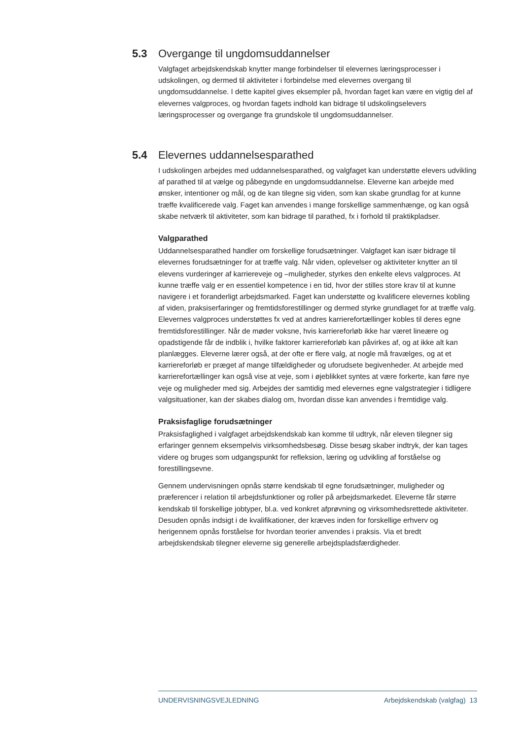5.3 Overgange til ungdomsuddannelser
Valgfaget arbejdskendskab knytter mange forbindelser til elevernes læringsprocesser i udskolingen, og dermed til aktiviteter i forbindelse med elevernes overgang til ungdomsuddannelse. I dette kapitel gives eksempler på, hvordan faget kan være en vigtig del af elevernes valgproces, og hvordan fagets indhold kan bidrage til udskolingselevers læringsprocesser og overgange fra grundskole til ungdomsuddannelser.
5.4 Elevernes uddannelsesparathed
I udskolingen arbejdes med uddannelsesparathed, og valgfaget kan understøtte elevers udvikling af parathed til at vælge og påbegynde en ungdomsuddannelse. Eleverne kan arbejde med ønsker, intentioner og mål, og de kan tilegne sig viden, som kan skabe grundlag for at kunne træffe kvalificerede valg. Faget kan anvendes i mange forskellige sammenhænge, og kan også skabe netværk til aktiviteter, som kan bidrage til parathed, fx i forhold til praktikpladser.
Valgparathed
Uddannelsesparathed handler om forskellige forudsætninger. Valgfaget kan især bidrage til elevernes forudsætninger for at træffe valg. Når viden, oplevelser og aktiviteter knytter an til elevens vurderinger af karriereveje og –muligheder, styrkes den enkelte elevs valgproces. At kunne træffe valg er en essentiel kompetence i en tid, hvor der stilles store krav til at kunne navigere i et foranderligt arbejdsmarked. Faget kan understøtte og kvalificere elevernes kobling af viden, praksiserfaringer og fremtidsforestillinger og dermed styrke grundlaget for at træffe valg. Elevernes valgproces understøttes fx ved at andres karrierefortællinger kobles til deres egne fremtidsforestillinger. Når de møder voksne, hvis karriereforløb ikke har været lineære og opadstigende får de indblik i, hvilke faktorer karriereforløb kan påvirkes af, og at ikke alt kan planlægges. Eleverne lærer også, at der ofte er flere valg, at nogle må fravælges, og at et karriereforløb er præget af mange tilfældigheder og uforudsete begivenheder. At arbejde med karrierefortællinger kan også vise at veje, som i øjeblikket syntes at være forkerte, kan føre nye veje og muligheder med sig. Arbejdes der samtidig med elevernes egne valgstrategier i tidligere valgsituationer, kan der skabes dialog om, hvordan disse kan anvendes i fremtidige valg.
Praksisfaglige forudsætninger
Praksisfaglighed i valgfaget arbejdskendskab kan komme til udtryk, når eleven tilegner sig erfaringer gennem eksempelvis virksomhedsbesøg. Disse besøg skaber indtryk, der kan tages videre og bruges som udgangspunkt for refleksion, læring og udvikling af forståelse og forestillingsevne.
Gennem undervisningen opnås større kendskab til egne forudsætninger, muligheder og præferencer i relation til arbejdsfunktioner og roller på arbejdsmarkedet. Eleverne får større kendskab til forskellige jobtyper, bl.a. ved konkret afprøvning og virksomhedsrettede aktiviteter. Desuden opnås indsigt i de kvalifikationer, der kræves inden for forskellige erhverv og herigennem opnås forståelse for hvordan teorier anvendes i praksis. Via et bredt arbejdskendskab tilegner eleverne sig generelle arbejdspladsfærdigheder.
UNDERVISNINGSVEJLEDNING Arbejdskendskab (valgfag) 13